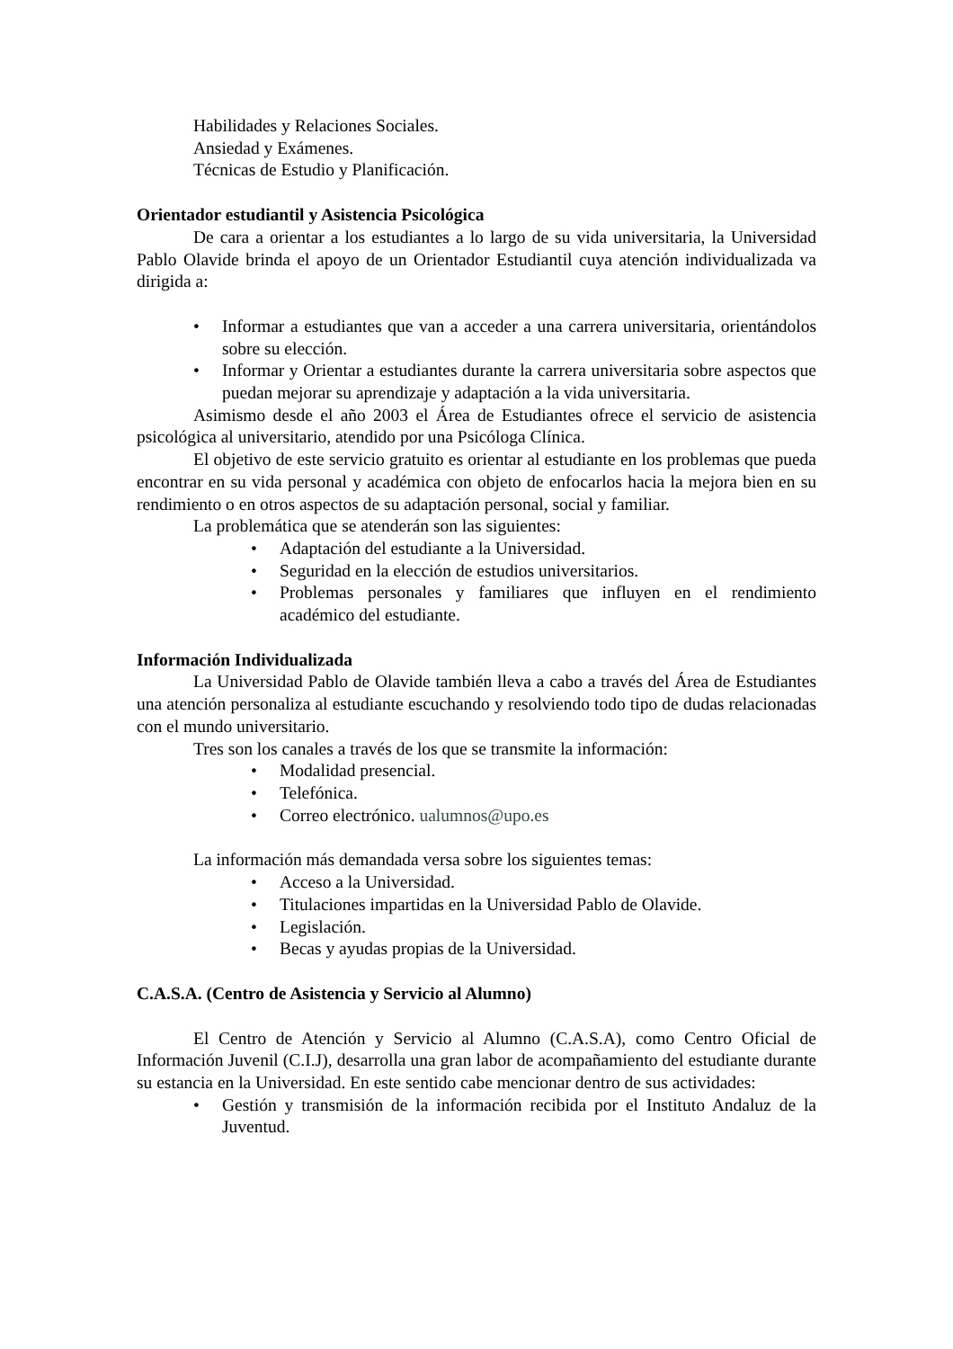Habilidades y Relaciones Sociales.
Ansiedad y Exámenes.
Técnicas de Estudio y Planificación.
Orientador estudiantil y Asistencia Psicológica
De cara a orientar a los estudiantes a lo largo de su vida universitaria, la Universidad Pablo Olavide brinda el apoyo de un Orientador Estudiantil cuya atención individualizada va dirigida a:
• Informar a estudiantes que van a acceder a una carrera universitaria, orientándolos sobre su elección.
• Informar y Orientar a estudiantes durante la carrera universitaria sobre aspectos que puedan mejorar su aprendizaje y adaptación a la vida universitaria.
Asimismo desde el año 2003 el Área de Estudiantes ofrece el servicio de asistencia psicológica al universitario, atendido por una Psicóloga Clínica.
El objetivo de este servicio gratuito es orientar al estudiante en los problemas que pueda encontrar en su vida personal y académica con objeto de enfocarlos hacia la mejora bien en su rendimiento o en otros aspectos de su adaptación personal, social y familiar.
La problemática que se atenderán son las siguientes:
• Adaptación del estudiante a la Universidad.
• Seguridad en la elección de estudios universitarios.
• Problemas personales y familiares que influyen en el rendimiento académico del estudiante.
Información Individualizada
La Universidad Pablo de Olavide también lleva a cabo a través del Área de Estudiantes una atención personaliza al estudiante escuchando y resolviendo todo tipo de dudas relacionadas con el mundo universitario.
Tres son los canales a través de los que se transmite la información:
• Modalidad presencial.
• Telefónica.
• Correo electrónico. ualumnos@upo.es
La información más demandada versa sobre los siguientes temas:
• Acceso a la Universidad.
• Titulaciones impartidas en la Universidad Pablo de Olavide.
• Legislación.
• Becas y ayudas propias de la Universidad.
C.A.S.A. (Centro de Asistencia y Servicio al Alumno)
El Centro de Atención y Servicio al Alumno (C.A.S.A), como Centro Oficial de Información Juvenil (C.I.J), desarrolla una gran labor de acompañamiento del estudiante durante su estancia en la Universidad. En este sentido cabe mencionar dentro de sus actividades:
• Gestión y transmisión de la información recibida por el Instituto Andaluz de la Juventud.